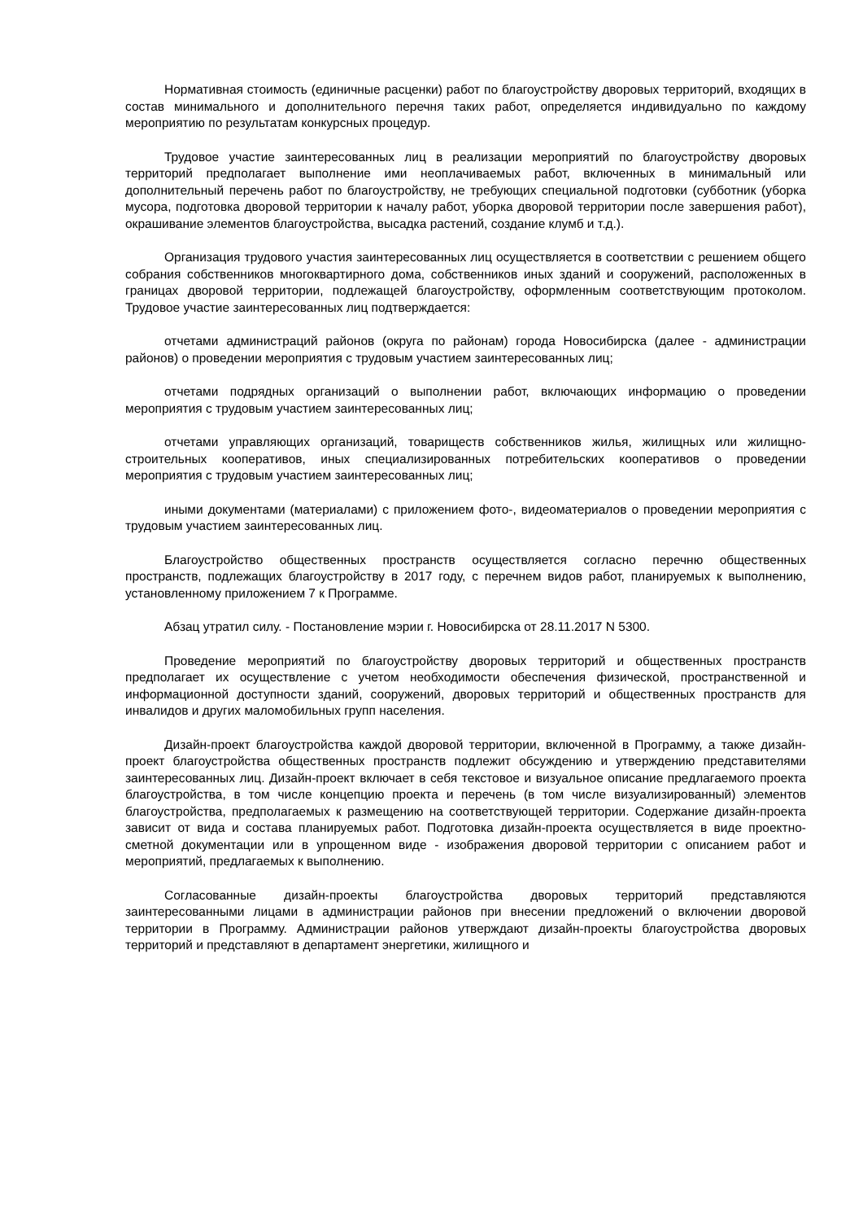Нормативная стоимость (единичные расценки) работ по благоустройству дворовых территорий, входящих в состав минимального и дополнительного перечня таких работ, определяется индивидуально по каждому мероприятию по результатам конкурсных процедур.
Трудовое участие заинтересованных лиц в реализации мероприятий по благоустройству дворовых территорий предполагает выполнение ими неоплачиваемых работ, включенных в минимальный или дополнительный перечень работ по благоустройству, не требующих специальной подготовки (субботник (уборка мусора, подготовка дворовой территории к началу работ, уборка дворовой территории после завершения работ), окрашивание элементов благоустройства, высадка растений, создание клумб и т.д.).
Организация трудового участия заинтересованных лиц осуществляется в соответствии с решением общего собрания собственников многоквартирного дома, собственников иных зданий и сооружений, расположенных в границах дворовой территории, подлежащей благоустройству, оформленным соответствующим протоколом. Трудовое участие заинтересованных лиц подтверждается:
отчетами администраций районов (округа по районам) города Новосибирска (далее - администрации районов) о проведении мероприятия с трудовым участием заинтересованных лиц;
отчетами подрядных организаций о выполнении работ, включающих информацию о проведении мероприятия с трудовым участием заинтересованных лиц;
отчетами управляющих организаций, товариществ собственников жилья, жилищных или жилищно-строительных кооперативов, иных специализированных потребительских кооперативов о проведении мероприятия с трудовым участием заинтересованных лиц;
иными документами (материалами) с приложением фото-, видеоматериалов о проведении мероприятия с трудовым участием заинтересованных лиц.
Благоустройство общественных пространств осуществляется согласно перечню общественных пространств, подлежащих благоустройству в 2017 году, с перечнем видов работ, планируемых к выполнению, установленному приложением 7 к Программе.
Абзац утратил силу. - Постановление мэрии г. Новосибирска от 28.11.2017 N 5300.
Проведение мероприятий по благоустройству дворовых территорий и общественных пространств предполагает их осуществление с учетом необходимости обеспечения физической, пространственной и информационной доступности зданий, сооружений, дворовых территорий и общественных пространств для инвалидов и других маломобильных групп населения.
Дизайн-проект благоустройства каждой дворовой территории, включенной в Программу, а также дизайн-проект благоустройства общественных пространств подлежит обсуждению и утверждению представителями заинтересованных лиц. Дизайн-проект включает в себя текстовое и визуальное описание предлагаемого проекта благоустройства, в том числе концепцию проекта и перечень (в том числе визуализированный) элементов благоустройства, предполагаемых к размещению на соответствующей территории. Содержание дизайн-проекта зависит от вида и состава планируемых работ. Подготовка дизайн-проекта осуществляется в виде проектно-сметной документации или в упрощенном виде - изображения дворовой территории с описанием работ и мероприятий, предлагаемых к выполнению.
Согласованные дизайн-проекты благоустройства дворовых территорий представляются заинтересованными лицами в администрации районов при внесении предложений о включении дворовой территории в Программу. Администрации районов утверждают дизайн-проекты благоустройства дворовых территорий и представляют в департамент энергетики, жилищного и